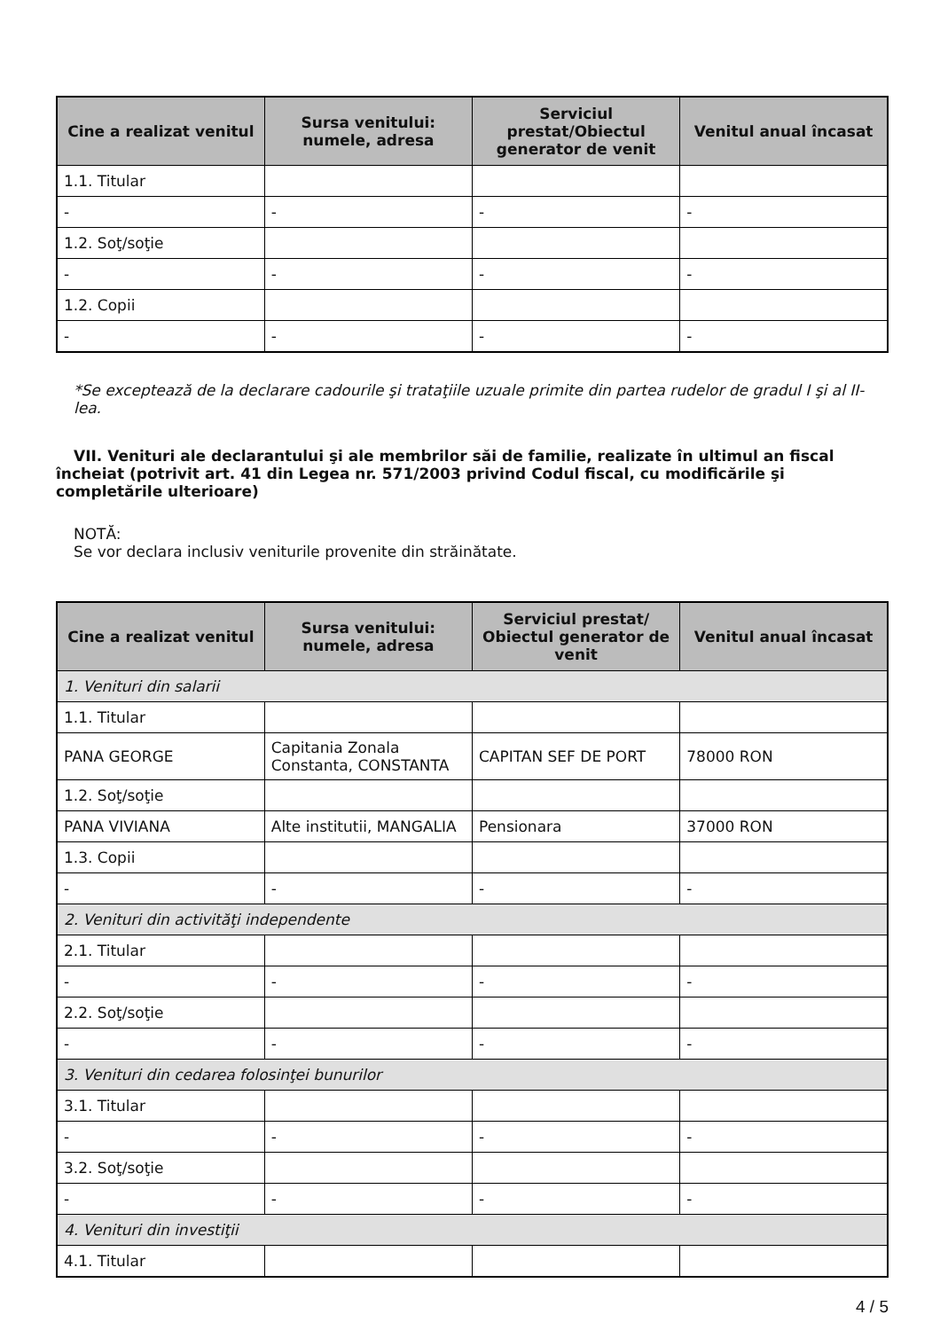| Cine a realizat venitul | Sursa venitului: numele, adresa | Serviciul prestat/Obiectul generator de venit | Venitul anual încasat |
| --- | --- | --- | --- |
| 1.1. Titular | | | |
| - | - | - | - |
| 1.2. Soţ/soţie | | | |
| - | - | - | - |
| 1.2. Copii | | | |
| - | - | - | - |
*Se exceptează de la declarare cadourile şi trataţiile uzuale primite din partea rudelor de gradul I şi al II-lea.
VII. Venituri ale declarantului şi ale membrilor săi de familie, realizate în ultimul an fiscal încheiat (potrivit art. 41 din Legea nr. 571/2003 privind Codul fiscal, cu modificările şi completările ulterioare)
NOTĂ:
Se vor declara inclusiv veniturile provenite din străinătate.
| Cine a realizat venitul | Sursa venitului: numele, adresa | Serviciul prestat/ Obiectul generator de venit | Venitul anual încasat |
| --- | --- | --- | --- |
| 1. Venituri din salarii | | | |
| 1.1. Titular | | | |
| PANA GEORGE | Capitania Zonala Constanta, CONSTANTA | CAPITAN SEF DE PORT | 78000 RON |
| 1.2. Soţ/soţie | | | |
| PANA VIVIANA | Alte institutii, MANGALIA | Pensionara | 37000 RON |
| 1.3. Copii | | | |
| - | - | - | - |
| 2. Venituri din activităţi independente | | | |
| 2.1. Titular | | | |
| - | - | - | - |
| 2.2. Soţ/soţie | | | |
| - | - | - | - |
| 3. Venituri din cedarea folosinţei bunurilor | | | |
| 3.1. Titular | | | |
| - | - | - | - |
| 3.2. Soţ/soţie | | | |
| - | - | - | - |
| 4. Venituri din investiţii | | | |
| 4.1. Titular | | | |
4 / 5